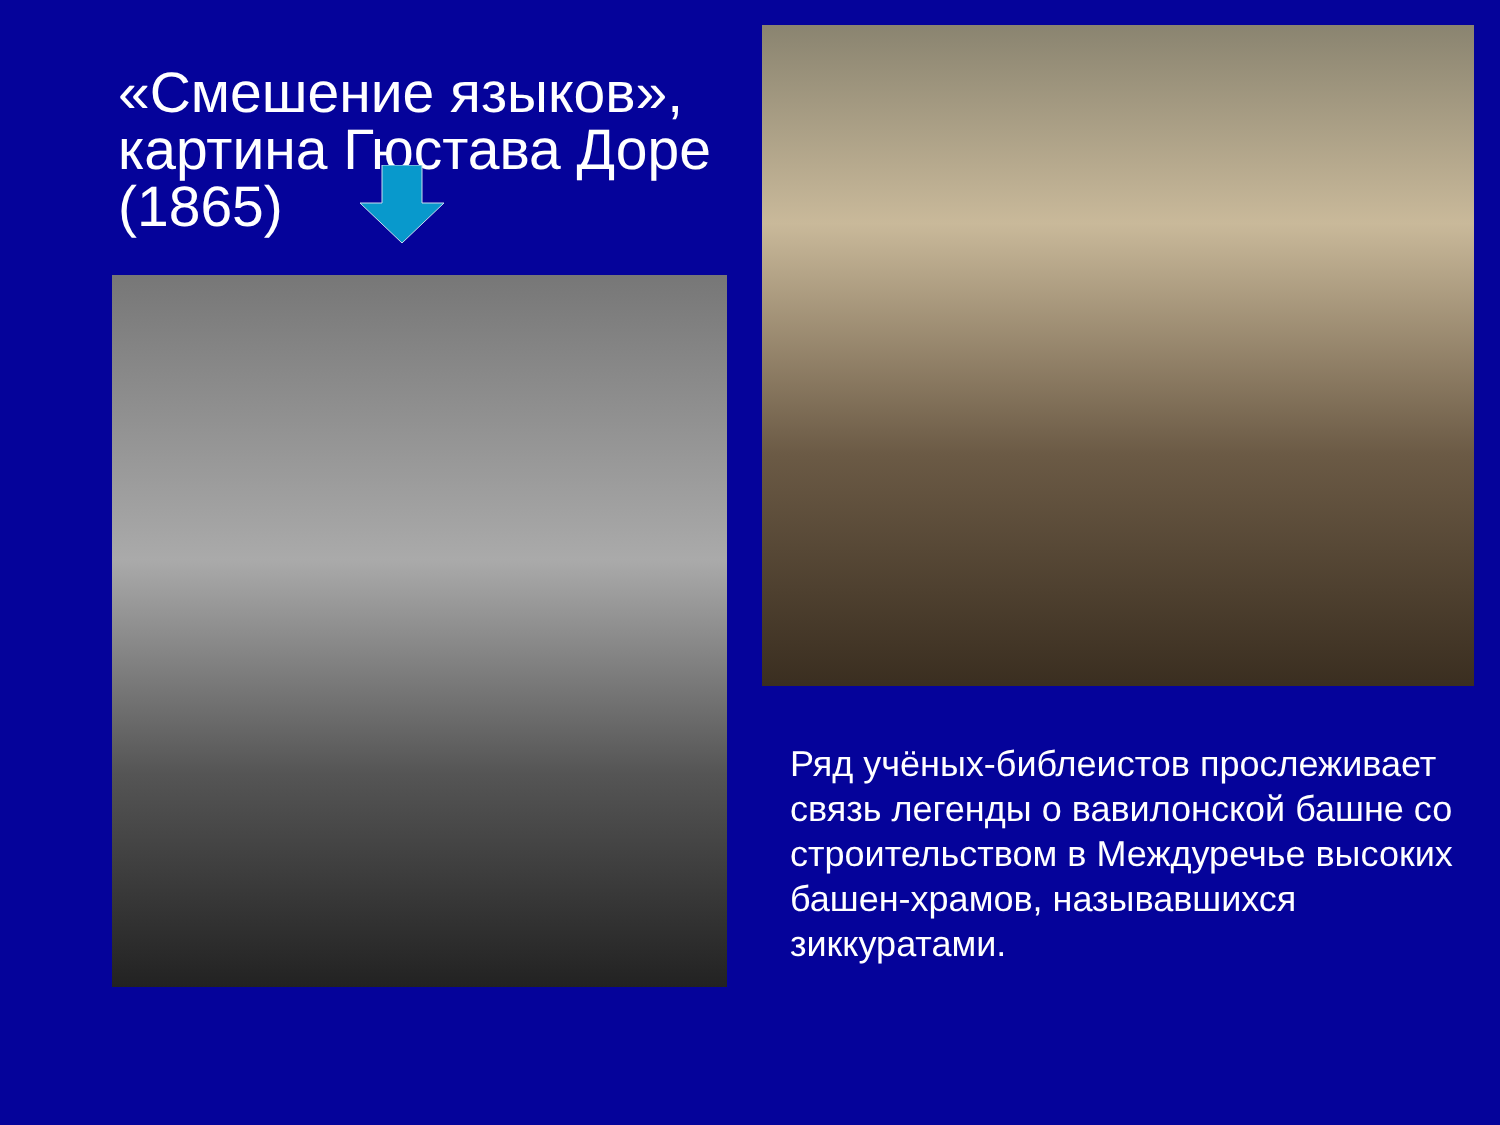«Смешение языков»,
картина Гюстава Доре
(1865)
Ряд учёных-библеистов прослеживает связь легенды о вавилонской башне со строительством в Междуречье высоких башен-храмов, называвшихся зиккуратами.